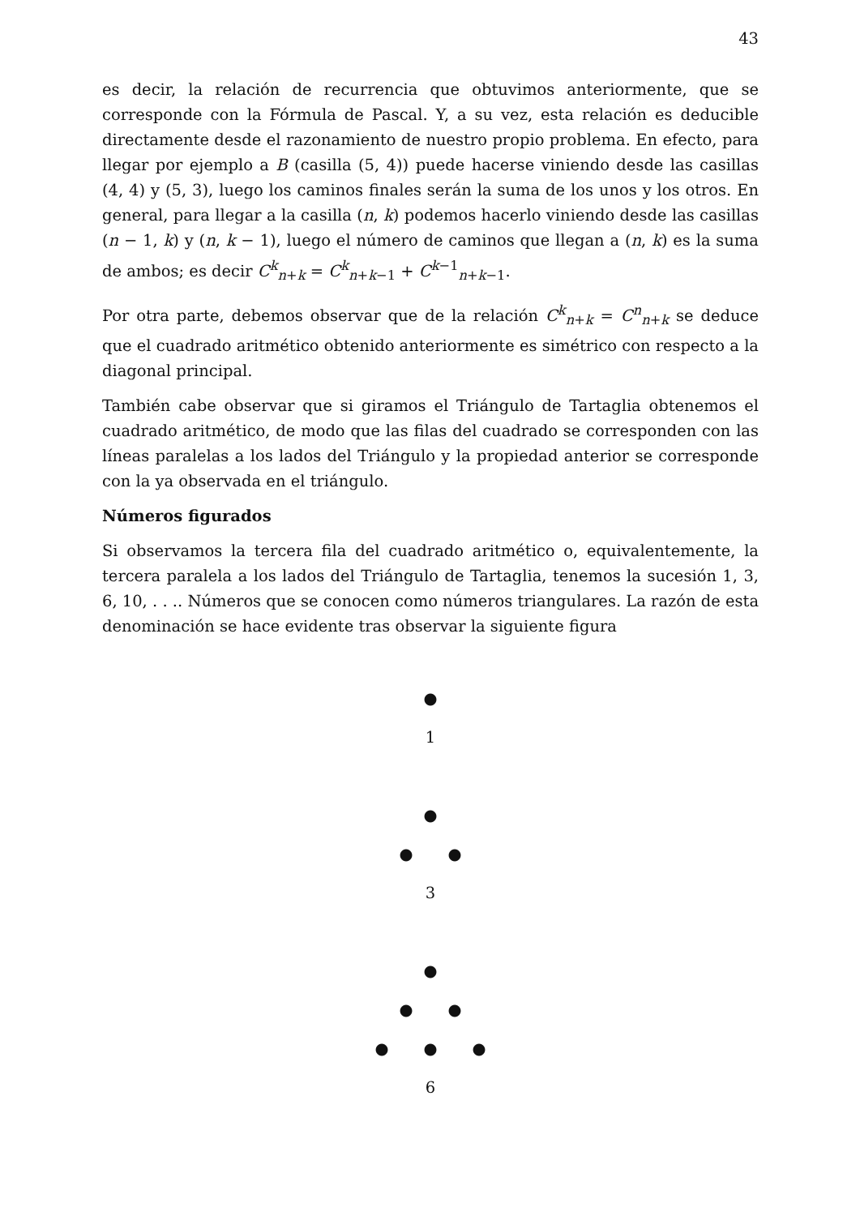43
es decir, la relación de recurrencia que obtuvimos anteriormente, que se corresponde con la Fórmula de Pascal. Y, a su vez, esta relación es deducible directamente desde el razonamiento de nuestro propio problema. En efecto, para llegar por ejemplo a B (casilla (5, 4)) puede hacerse viniendo desde las casillas (4, 4) y (5, 3), luego los caminos finales serán la suma de los unos y los otros. En general, para llegar a la casilla (n, k) podemos hacerlo viniendo desde las casillas (n − 1, k) y (n, k − 1), luego el número de caminos que llegan a (n, k) es la suma de ambos; es decir C<sup>k</sup><sub>n+k</sub> = C<sup>k</sup><sub>n+k−1</sub> + C<sup>k−1</sup><sub>n+k−1</sub>.
Por otra parte, debemos observar que de la relación C<sup>k</sup><sub>n+k</sub> = C<sup>n</sup><sub>n+k</sub> se deduce que el cuadrado aritmético obtenido anteriormente es simétrico con respecto a la diagonal principal.
También cabe observar que si giramos el Triángulo de Tartaglia obtenemos el cuadrado aritmético, de modo que las filas del cuadrado se corresponden con las líneas paralelas a los lados del Triángulo y la propiedad anterior se corresponde con la ya observada en el triángulo.
Números figurados
Si observamos la tercera fila del cuadrado aritmético o, equivalentemente, la tercera paralela a los lados del Triángulo de Tartaglia, tenemos la sucesión 1, 3, 6, 10, . . .. Números que se conocen como números triangulares. La razón de esta denominación se hace evidente tras observar la siguiente figura
●
1
●
● ●
3
●
● ●
● ● ●
6